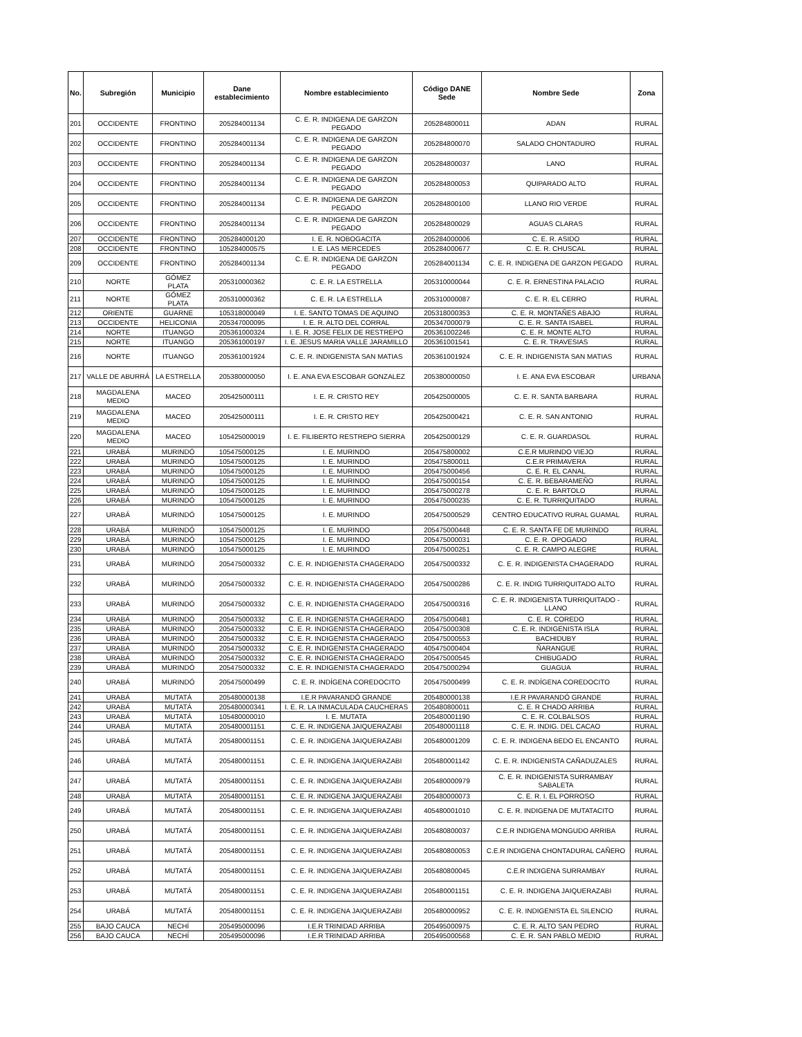| No. | Subregión | Municipio | Dane establecimiento | Nombre establecimiento | Código DANE Sede | Nombre Sede | Zona |
| --- | --- | --- | --- | --- | --- | --- | --- |
| 201 | OCCIDENTE | FRONTINO | 205284001134 | C. E. R. INDIGENA DE GARZON PEGADO | 205284800011 | ADAN | RURAL |
| 202 | OCCIDENTE | FRONTINO | 205284001134 | C. E. R. INDIGENA DE GARZON PEGADO | 205284800070 | SALADO CHONTADURO | RURAL |
| 203 | OCCIDENTE | FRONTINO | 205284001134 | C. E. R. INDIGENA DE GARZON PEGADO | 205284800037 | LANO | RURAL |
| 204 | OCCIDENTE | FRONTINO | 205284001134 | C. E. R. INDIGENA DE GARZON PEGADO | 205284800053 | QUIPARADO ALTO | RURAL |
| 205 | OCCIDENTE | FRONTINO | 205284001134 | C. E. R. INDIGENA DE GARZON PEGADO | 205284800100 | LLANO RIO VERDE | RURAL |
| 206 | OCCIDENTE | FRONTINO | 205284001134 | C. E. R. INDIGENA DE GARZON PEGADO | 205284800029 | AGUAS CLARAS | RURAL |
| 207 | OCCIDENTE | FRONTINO | 205284000120 | I. E. R. NOBOGACITA | 205284000006 | C. E. R. ASIDO | RURAL |
| 208 | OCCIDENTE | FRONTINO | 105284000575 | I. E. LAS MERCEDES | 205284000677 | C. E. R. CHUSCAL | RURAL |
| 209 | OCCIDENTE | FRONTINO | 205284001134 | C. E. R. INDIGENA DE GARZON PEGADO | 205284001134 | C. E. R. INDIGENA DE GARZON PEGADO | RURAL |
| 210 | NORTE | GÓMEZ PLATA | 205310000362 | C. E. R. LA ESTRELLA | 205310000044 | C. E. R. ERNESTINA PALACIO | RURAL |
| 211 | NORTE | GÓMEZ PLATA | 205310000362 | C. E. R. LA ESTRELLA | 205310000087 | C. E. R. EL CERRO | RURAL |
| 212 | ORIENTE | GUARNE | 105318000049 | I. E. SANTO TOMAS DE AQUINO | 205318000353 | C. E. R. MONTAÑES ABAJO | RURAL |
| 213 | OCCIDENTE | HELICONIA | 205347000095 | I. E. R. ALTO DEL CORRAL | 205347000079 | C. E. R. SANTA ISABEL | RURAL |
| 214 | NORTE | ITUANGO | 205361000324 | I. E. R. JOSE FELIX DE RESTREPO | 205361002246 | C. E. R. MONTE ALTO | RURAL |
| 215 | NORTE | ITUANGO | 205361000197 | I. E. JESUS MARIA VALLE JARAMILLO | 205361001541 | C. E. R. TRAVESIAS | RURAL |
| 216 | NORTE | ITUANGO | 205361001924 | C. E. R. INDIGENISTA SAN MATIAS | 205361001924 | C. E. R. INDIGENISTA SAN MATIAS | RURAL |
| 217 | VALLE DE ABURRÁ | LA ESTRELLA | 205380000050 | I. E. ANA EVA ESCOBAR GONZALEZ | 205380000050 | I. E. ANA EVA ESCOBAR | URBANA |
| 218 | MAGDALENA MEDIO | MACEO | 205425000111 | I. E. R. CRISTO REY | 205425000005 | C. E. R. SANTA BARBARA | RURAL |
| 219 | MAGDALENA MEDIO | MACEO | 205425000111 | I. E. R. CRISTO REY | 205425000421 | C. E. R. SAN ANTONIO | RURAL |
| 220 | MAGDALENA MEDIO | MACEO | 105425000019 | I. E. FILIBERTO RESTREPO SIERRA | 205425000129 | C. E. R. GUARDASOL | RURAL |
| 221 | URABÁ | MURINDÓ | 105475000125 | I. E. MURINDO | 205475800002 | C.E.R MURINDO VIEJO | RURAL |
| 222 | URABÁ | MURINDÓ | 105475000125 | I. E. MURINDO | 205475800011 | C.E.R PRIMAVERA | RURAL |
| 223 | URABÁ | MURINDÓ | 105475000125 | I. E. MURINDO | 205475000456 | C. E. R. EL CANAL | RURAL |
| 224 | URABÁ | MURINDÓ | 105475000125 | I. E. MURINDO | 205475000154 | C. E. R. BEBARAMEÑO | RURAL |
| 225 | URABÁ | MURINDÓ | 105475000125 | I. E. MURINDO | 205475000278 | C. E. R. BARTOLO | RURAL |
| 226 | URABÁ | MURINDÓ | 105475000125 | I. E. MURINDO | 205475000235 | C. E. R. TURRIQUITADO | RURAL |
| 227 | URABÁ | MURINDÓ | 105475000125 | I. E. MURINDO | 205475000529 | CENTRO EDUCATIVO RURAL GUAMAL | RURAL |
| 228 | URABÁ | MURINDÓ | 105475000125 | I. E. MURINDO | 205475000448 | C. E. R. SANTA FE DE MURINDO | RURAL |
| 229 | URABÁ | MURINDÓ | 105475000125 | I. E. MURINDO | 205475000031 | C. E. R. OPOGADO | RURAL |
| 230 | URABÁ | MURINDÓ | 105475000125 | I. E. MURINDO | 205475000251 | C. E. R. CAMPO ALEGRE | RURAL |
| 231 | URABÁ | MURINDÓ | 205475000332 | C. E. R. INDIGENISTA CHAGERADO | 205475000332 | C. E. R. INDIGENISTA CHAGERADO | RURAL |
| 232 | URABÁ | MURINDÓ | 205475000332 | C. E. R. INDIGENISTA CHAGERADO | 205475000286 | C. E. R. INDIG TURRIQUITADO ALTO | RURAL |
| 233 | URABÁ | MURINDÓ | 205475000332 | C. E. R. INDIGENISTA CHAGERADO | 205475000316 | C. E. R. INDIGENISTA TURRIQUITADO - LLANO | RURAL |
| 234 | URABÁ | MURINDÓ | 205475000332 | C. E. R. INDIGENISTA CHAGERADO | 205475000481 | C. E. R. COREDO | RURAL |
| 235 | URABÁ | MURINDÓ | 205475000332 | C. E. R. INDIGENISTA CHAGERADO | 205475000308 | C. E. R. INDIGENISTA ISLA | RURAL |
| 236 | URABÁ | MURINDÓ | 205475000332 | C. E. R. INDIGENISTA CHAGERADO | 205475000553 | BACHIDUBY | RURAL |
| 237 | URABÁ | MURINDÓ | 205475000332 | C. E. R. INDIGENISTA CHAGERADO | 405475000404 | ÑARANGUE | RURAL |
| 238 | URABÁ | MURINDÓ | 205475000332 | C. E. R. INDIGENISTA CHAGERADO | 205475000545 | CHIBUGADO | RURAL |
| 239 | URABÁ | MURINDÓ | 205475000332 | C. E. R. INDIGENISTA CHAGERADO | 205475000294 | GUAGUA | RURAL |
| 240 | URABÁ | MURINDÓ | 205475000499 | C. E. R. INDÍGENA COREDOCITO | 205475000499 | C. E. R. INDÍGENA COREDOCITO | RURAL |
| 241 | URABÁ | MUTATÁ | 205480000138 | I.E.R PAVARANDÓ GRANDE | 205480000138 | I.E.R PAVARANDÓ GRANDE | RURAL |
| 242 | URABÁ | MUTATÁ | 205480000341 | I. E. R. LA INMACULADA CAUCHERAS | 205480800011 | C. E. R CHADO ARRIBA | RURAL |
| 243 | URABÁ | MUTATÁ | 105480000010 | I. E. MUTATA | 205480001190 | C. E. R. COLBALSOS | RURAL |
| 244 | URABÁ | MUTATÁ | 205480001151 | C. E. R. INDIGENA JAIQUERAZABI | 205480001118 | C. E. R. INDIG. DEL CACAO | RURAL |
| 245 | URABÁ | MUTATÁ | 205480001151 | C. E. R. INDIGENA JAIQUERAZABI | 205480001209 | C. E. R. INDIGENA BEDO EL ENCANTO | RURAL |
| 246 | URABÁ | MUTATÁ | 205480001151 | C. E. R. INDIGENA JAIQUERAZABI | 205480001142 | C. E. R. INDIGENISTA CAÑADUZALES | RURAL |
| 247 | URABÁ | MUTATÁ | 205480001151 | C. E. R. INDIGENA JAIQUERAZABI | 205480000979 | C. E. R. INDIGENISTA SURRAMBAY SABALETA | RURAL |
| 248 | URABÁ | MUTATÁ | 205480001151 | C. E. R. INDIGENA JAIQUERAZABI | 205480000073 | C. E. R. I. EL PORROSO | RURAL |
| 249 | URABÁ | MUTATÁ | 205480001151 | C. E. R. INDIGENA JAIQUERAZABI | 405480001010 | C. E. R. INDIGENA DE MUTATACITO | RURAL |
| 250 | URABÁ | MUTATÁ | 205480001151 | C. E. R. INDIGENA JAIQUERAZABI | 205480800037 | C.E.R INDIGENA MONGUDO ARRIBA | RURAL |
| 251 | URABÁ | MUTATÁ | 205480001151 | C. E. R. INDIGENA JAIQUERAZABI | 205480800053 | C.E.R INDIGENA CHONTADURAL CAÑERO | RURAL |
| 252 | URABÁ | MUTATÁ | 205480001151 | C. E. R. INDIGENA JAIQUERAZABI | 205480800045 | C.E.R INDIGENA SURRAMBAY | RURAL |
| 253 | URABÁ | MUTATÁ | 205480001151 | C. E. R. INDIGENA JAIQUERAZABI | 205480001151 | C. E. R. INDIGENA JAIQUERAZABI | RURAL |
| 254 | URABÁ | MUTATÁ | 205480001151 | C. E. R. INDIGENA JAIQUERAZABI | 205480000952 | C. E. R. INDIGENISTA EL SILENCIO | RURAL |
| 255 | BAJO CAUCA | NECHÍ | 205495000096 | I.E.R TRINIDAD ARRIBA | 205495000975 | C. E. R. ALTO SAN PEDRO | RURAL |
| 256 | BAJO CAUCA | NECHÍ | 205495000096 | I.E.R TRINIDAD ARRIBA | 205495000568 | C. E. R. SAN PABLO MEDIO | RURAL |